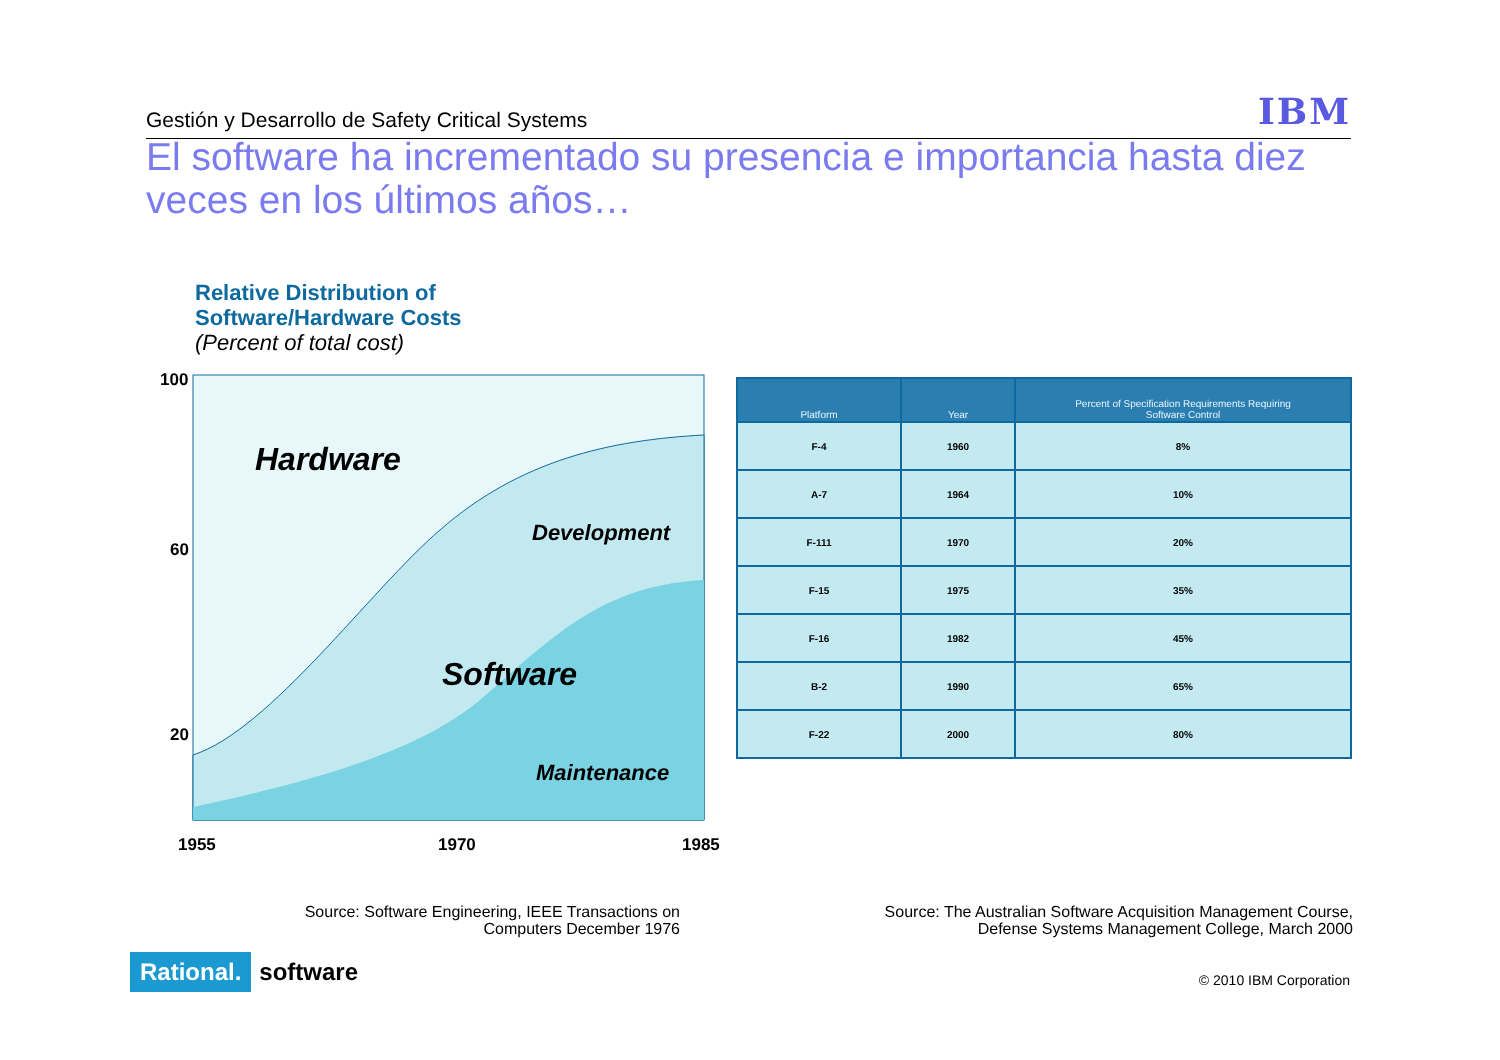Gestión y Desarrollo de Safety Critical Systems IBM
El software ha incrementado su presencia e importancia hasta diez veces en los últimos años…
Relative Distribution of
Software/Hardware Costs
(Percent of total cost)
100
60
20
1955
1970
1985
Hardware
Development
Software
Maintenance
| Platform | Year | Percent of Specification Requirements Requiring Software Control |
| --- | --- | --- |
| F-4 | 1960 | 8% |
| A-7 | 1964 | 10% |
| F-111 | 1970 | 20% |
| F-15 | 1975 | 35% |
| F-16 | 1982 | 45% |
| B-2 | 1990 | 65% |
| F-22 | 2000 | 80% |
Source: Software Engineering, IEEE Transactions on
Computers December 1976
Source: The Australian Software Acquisition Management Course,
Defense Systems Management College, March 2000
© 2010 IBM Corporation
Rational. software